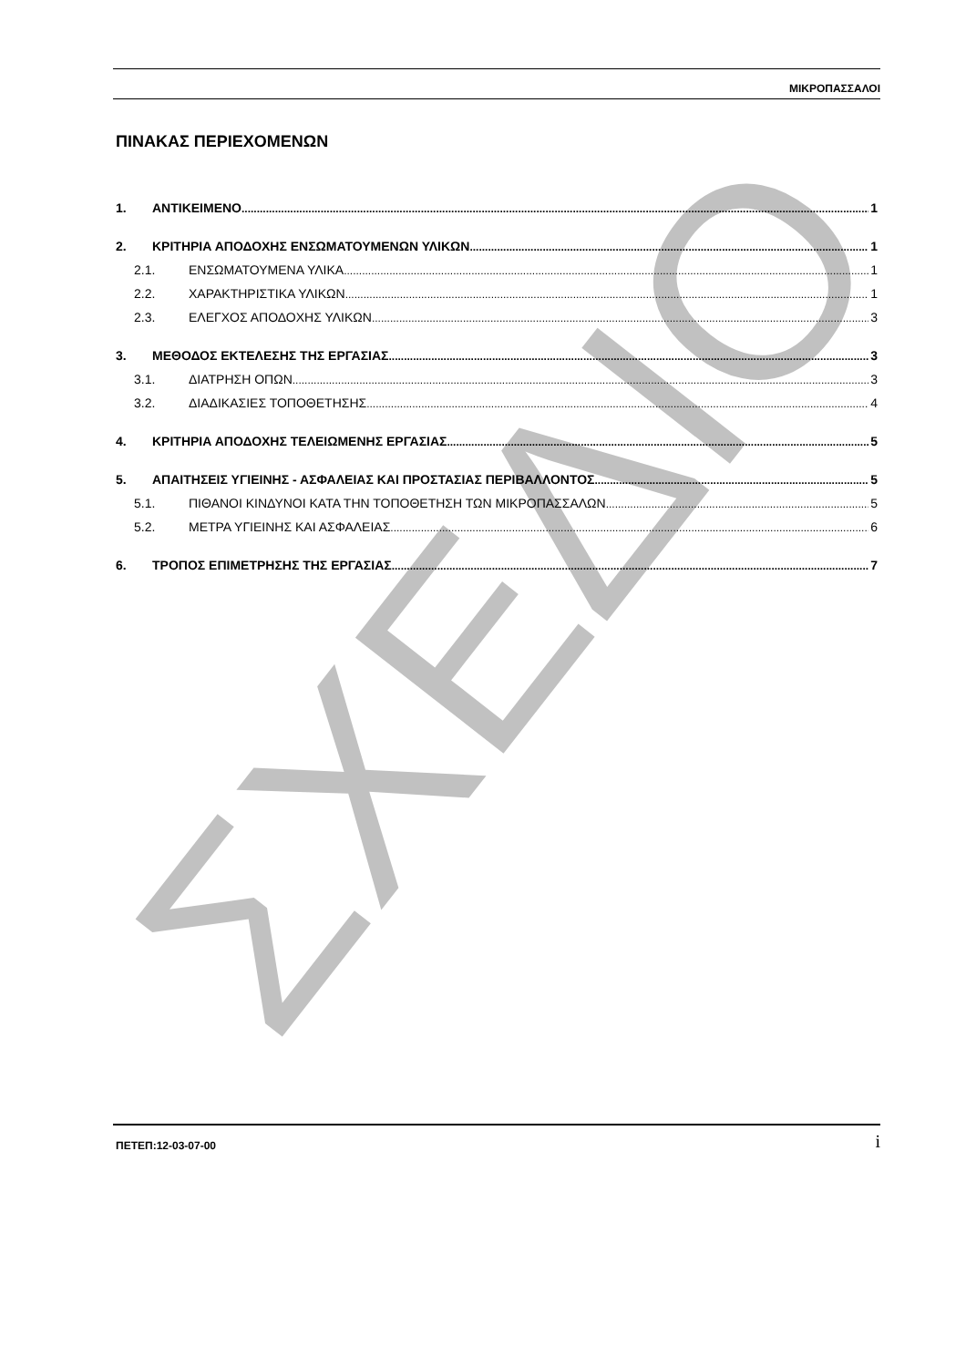ΣΧΕΔΙΟ
ΜΙΚΡΟΠΑΣΣΑΛΟΙ
ΠΙΝΑΚΑΣ ΠΕΡΙΕΧΟΜΕΝΩΝ
1. ΑΝΤΙΚΕΙΜΕΝΟ 1
2. ΚΡΙΤΗΡΙΑ ΑΠΟΔΟΧΗΣ ΕΝΣΩΜΑΤΟΥΜΕΝΩΝ ΥΛΙΚΩΝ 1
2.1. ΕΝΣΩΜΑΤΟΥΜΕΝΑ ΥΛΙΚΑ 1
2.2. ΧΑΡΑΚΤΗΡΙΣΤΙΚΑ ΥΛΙΚΩΝ 1
2.3. ΕΛΕΓΧΟΣ ΑΠΟΔΟΧΗΣ ΥΛΙΚΩΝ 3
3. ΜΕΘΟΔΟΣ ΕΚΤΕΛΕΣΗΣ ΤΗΣ ΕΡΓΑΣΙΑΣ 3
3.1. ΔΙΑΤΡΗΣΗ ΟΠΩΝ 3
3.2. ΔΙΑΔΙΚΑΣΙΕΣ ΤΟΠΟΘΕΤΗΣΗΣ 4
4. ΚΡΙΤΗΡΙΑ ΑΠΟΔΟΧΗΣ ΤΕΛΕΙΩΜΕΝΗΣ ΕΡΓΑΣΙΑΣ 5
5. ΑΠΑΙΤΗΣΕΙΣ ΥΓΙΕΙΝΗΣ - ΑΣΦΑΛΕΙΑΣ ΚΑΙ ΠΡΟΣΤΑΣΙΑΣ ΠΕΡΙΒΑΛΛΟΝΤΟΣ 5
5.1. ΠΙΘΑΝΟΙ ΚΙΝΔΥΝΟΙ ΚΑΤΑ ΤΗΝ ΤΟΠΟΘΕΤΗΣΗ ΤΩΝ ΜΙΚΡΟΠΑΣΣΑΛΩΝ 5
5.2. ΜΕΤΡΑ ΥΓΙΕΙΝΗΣ ΚΑΙ ΑΣΦΑΛΕΙΑΣ 6
6. ΤΡΟΠΟΣ ΕΠΙΜΕΤΡΗΣΗΣ ΤΗΣ ΕΡΓΑΣΙΑΣ 7
ΠΕΤΕΠ:12-03-07-00 i